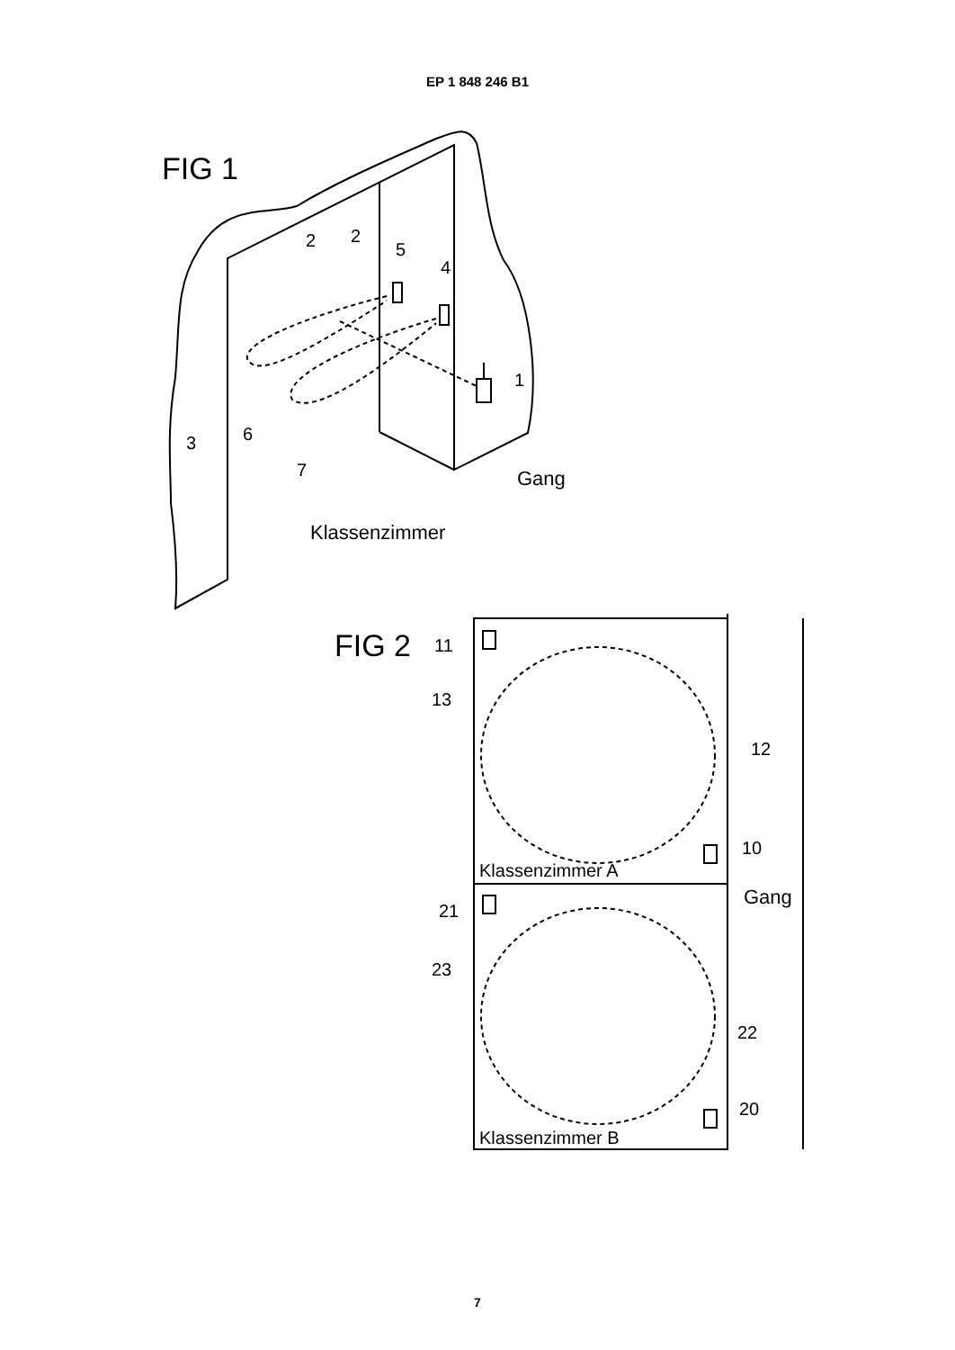EP 1 848 246 B1
FIG 1
2
2
5
4
1
3
6
7
Gang
Klassenzimmer
FIG 2
11
13
12
10
Klassenzimmer A
Gang
21
23
22
20
Klassenzimmer B
7